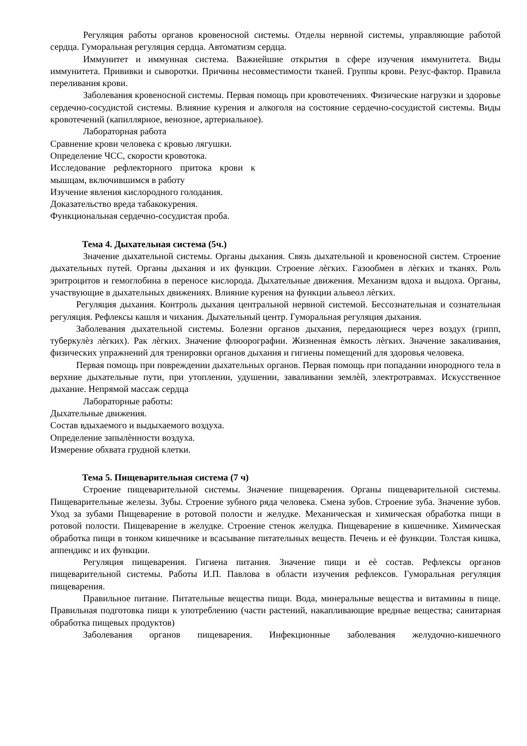Регуляция работы органов кровеносной системы. Отделы нервной системы, управляющие работой сердца. Гуморальная регуляция сердца. Автоматизм сердца.
Иммунитет и иммунная система. Важнейшие открытия в сфере изучения иммунитета. Виды иммунитета. Прививки и сыворотки. Причины несовместимости тканей. Группы крови. Резус-фактор. Правила переливания крови.
Заболевания кровеносной системы. Первая помощь при кровотечениях. Физические нагрузки и здоровье сердечно-сосудистой системы. Влияние курения и алкоголя на состояние сердечно-сосудистой системы. Виды кровотечений (капиллярное, венозное, артериальное).
Лабораторная работа
Сравнение крови человека с кровью лягушки.
Определение ЧСС, скорости кровотока.
Исследование рефлекторного притока крови к мышцам, включившимся в работу
Изучение явления кислородного голодания.
Доказательство вреда табакокурения.
Функциональная сердечно-сосудистая проба.
Тема 4. Дыхательная система (5ч.)
Значение дыхательной системы. Органы дыхания. Связь дыхательной и кровеносной систем. Строение дыхательных путей. Органы дыхания и их функции. Строение лѐгких. Газообмен в лѐгких и тканях. Роль эритроцитов и гемоглобина в переносе кислорода. Дыхательные движения. Механизм вдоха и выдоха. Органы, участвующие в дыхательных движениях. Влияние курения на функции альвеол лѐгких.
Регуляция дыхания. Контроль дыхания центральной нервной системой. Бессознательная и сознательная регуляция. Рефлексы кашля и чихания. Дыхательный центр. Гуморальная регуляция дыхания.
Заболевания дыхательной системы. Болезни органов дыхания, передающиеся через воздух (грипп, туберкулѐз лѐгких). Рак лѐгких. Значение флюорографии. Жизненная ѐмкость лѐгких. Значение закаливания, физических упражнений для тренировки органов дыхания и гигиены помещений для здоровья человека.
Первая помощь при повреждении дыхательных органов. Первая помощь при попадании инородного тела в верхние дыхательные пути, при утоплении, удушении, заваливании землѐй, электротравмах. Искусственное дыхание. Непрямой массаж сердца
Лабораторные работы:
Дыхательные движения.
Состав вдыхаемого и выдыхаемого воздуха.
Определение запылѐнности воздуха.
Измерение обхвата грудной клетки.
Тема 5. Пищеварительная система (7 ч)
Строение пищеварительной системы. Значение пищеварения. Органы пищеварительной системы. Пищеварительные железы. Зубы. Строение зубного ряда человека. Смена зубов. Строение зуба. Значение зубов. Уход за зубами Пищеварение в ротовой полости и желудке. Механическая и химическая обработка пищи в ротовой полости. Пищеварение в желудке. Строение стенок желудка. Пищеварение в кишечнике. Химическая обработка пищи в тонком кишечнике и всасывание питательных веществ. Печень и еѐ функции. Толстая кишка, аппендикс и их функции.
Регуляция пищеварения. Гигиена питания. Значение пищи и еѐ состав. Рефлексы органов пищеварительной системы. Работы И.П. Павлова в области изучения рефлексов. Гуморальная регуляция пищеварения.
Правильное питание. Питательные вещества пищи. Вода, минеральные вещества и витамины в пище. Правильная подготовка пищи к употреблению (части растений, накапливающие вредные вещества; санитарная обработка пищевых продуктов)
Заболевания органов пищеварения. Инфекционные заболевания желудочно-кишечного